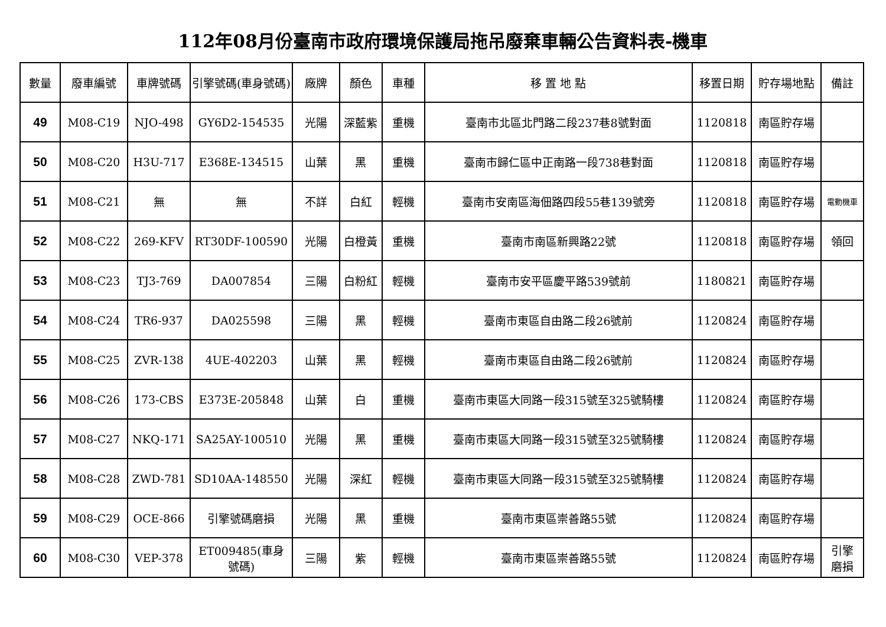112年08月份臺南市政府環境保護局拖吊廢棄車輛公告資料表-機車
| 數量 | 廢車編號 | 車牌號碼 | 引擎號碼(車身號碼) | 廠牌 | 顏色 | 車種 | 移 置 地 點 | 移置日期 | 貯存場地點 | 備註 |
| --- | --- | --- | --- | --- | --- | --- | --- | --- | --- | --- |
| 49 | M08-C19 | NJO-498 | GY6D2-154535 | 光陽 | 深藍紫 | 重機 | 臺南市北區北門路二段237巷8號對面 | 1120818 | 南區貯存場 | |
| 50 | M08-C20 | H3U-717 | E368E-134515 | 山葉 | 黑 | 重機 | 臺南市歸仁區中正南路一段738巷對面 | 1120818 | 南區貯存場 | |
| 51 | M08-C21 | 無 | 無 | 不詳 | 白紅 | 輕機 | 臺南市安南區海佃路四段55巷139號旁 | 1120818 | 南區貯存場 | 電動機車 |
| 52 | M08-C22 | 269-KFV | RT30DF-100590 | 光陽 | 白橙黃 | 重機 | 臺南市南區新興路22號 | 1120818 | 南區貯存場 | 領回 |
| 53 | M08-C23 | TJ3-769 | DA007854 | 三陽 | 白粉紅 | 輕機 | 臺南市安平區慶平路539號前 | 1180821 | 南區貯存場 | |
| 54 | M08-C24 | TR6-937 | DA025598 | 三陽 | 黑 | 輕機 | 臺南市東區自由路二段26號前 | 1120824 | 南區貯存場 | |
| 55 | M08-C25 | ZVR-138 | 4UE-402203 | 山葉 | 黑 | 輕機 | 臺南市東區自由路二段26號前 | 1120824 | 南區貯存場 | |
| 56 | M08-C26 | 173-CBS | E373E-205848 | 山葉 | 白 | 重機 | 臺南市東區大同路一段315號至325號騎樓 | 1120824 | 南區貯存場 | |
| 57 | M08-C27 | NKQ-171 | SA25AY-100510 | 光陽 | 黑 | 重機 | 臺南市東區大同路一段315號至325號騎樓 | 1120824 | 南區貯存場 | |
| 58 | M08-C28 | ZWD-781 | SD10AA-148550 | 光陽 | 深紅 | 輕機 | 臺南市東區大同路一段315號至325號騎樓 | 1120824 | 南區貯存場 | |
| 59 | M08-C29 | OCE-866 | 引擎號碼磨損 | 光陽 | 黑 | 重機 | 臺南市東區崇善路55號 | 1120824 | 南區貯存場 | |
| 60 | M08-C30 | VEP-378 | ET009485(車身 號碼) | 三陽 | 紫 | 輕機 | 臺南市東區崇善路55號 | 1120824 | 南區貯存場 | 引擎 磨損 |